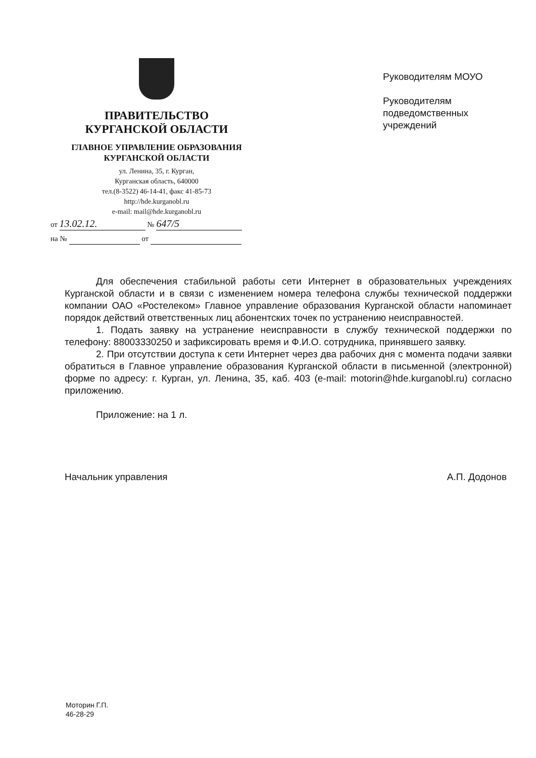ПРАВИТЕЛЬСТВО
КУРГАНСКОЙ ОБЛАСТИ
ГЛАВНОЕ УПРАВЛЕНИЕ ОБРАЗОВАНИЯ
КУРГАНСКОЙ ОБЛАСТИ
ул. Ленина, 35, г. Курган,
Курганская область, 640000
тел.(8-3522) 46-14-41, факс 41-85-73
http://hde.kurganobl.ru
e-mail: mail@hde.kurganobl.ru
от 13.02.12. № 647/5
на № от
Руководителям МОУО
Руководителям
подведомственных
учреждений
Для обеспечения стабильной работы сети Интернет в образовательных учреждениях Курганской области и в связи с изменением номера телефона службы технической поддержки компании ОАО «Ростелеком» Главное управление образования Курганской области напоминает порядок действий ответственных лиц абонентских точек по устранению неисправностей.
1. Подать заявку на устранение неисправности в службу технической поддержки по телефону: 88003330250 и зафиксировать время и Ф.И.О. сотрудника, принявшего заявку.
2. При отсутствии доступа к сети Интернет через два рабочих дня с момента подачи заявки обратиться в Главное управление образования Курганской области в письменной (электронной) форме по адресу: г. Курган, ул. Ленина, 35, каб. 403 (e-mail: motorin@hde.kurganobl.ru) согласно приложению.
Приложение: на 1 л.
Начальник управления А.П. Додонов
Моторин Г.П.
46-28-29